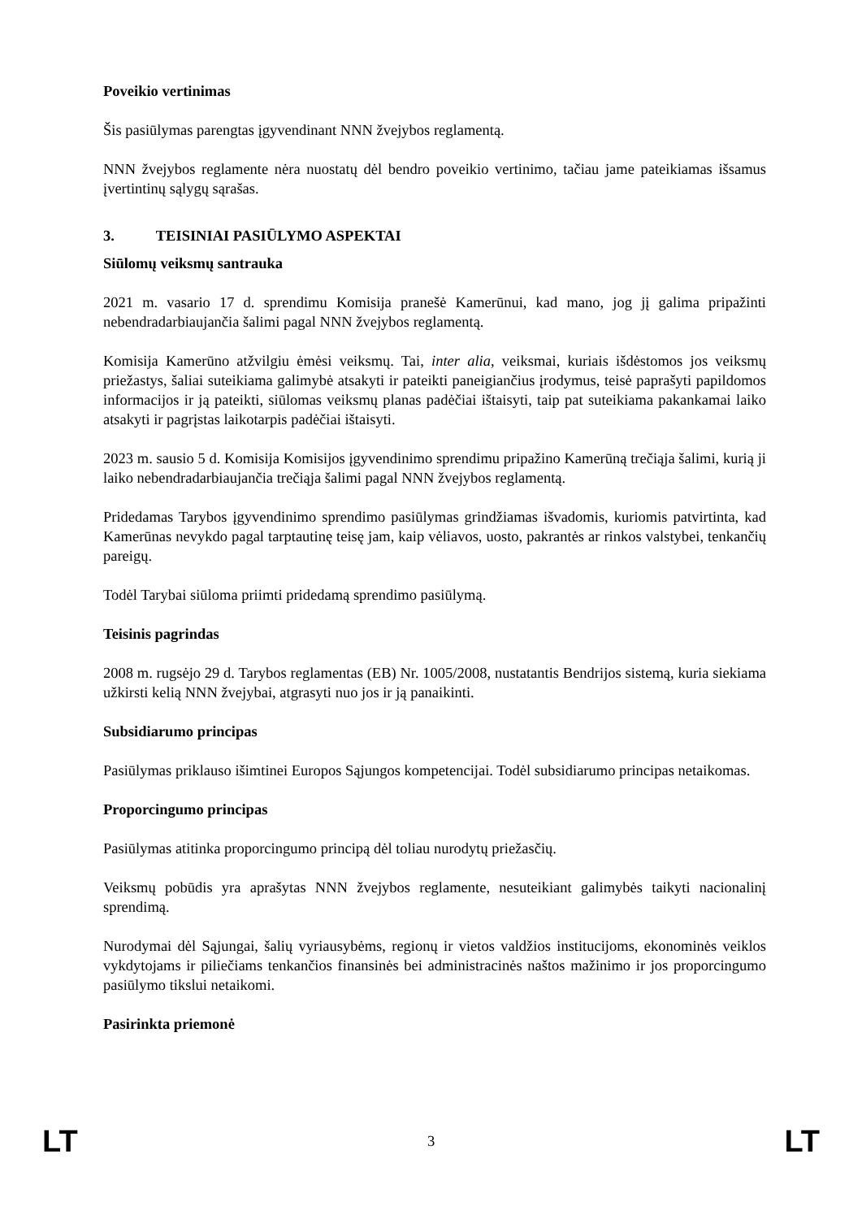Poveikio vertinimas
Šis pasiūlymas parengtas įgyvendinant NNN žvejybos reglamentą.
NNN žvejybos reglamente nėra nuostatų dėl bendro poveikio vertinimo, tačiau jame pateikiamas išsamus įvertintinų sąlygų sąrašas.
3. TEISINIAI PASIŪLYMO ASPEKTAI
Siūlomų veiksmų santrauka
2021 m. vasario 17 d. sprendimu Komisija pranešė Kamerūnui, kad mano, jog jį galima pripažinti nebendradarbiaujančia šalimi pagal NNN žvejybos reglamentą.
Komisija Kamerūno atžvilgiu ėmėsi veiksmų. Tai, inter alia, veiksmai, kuriais išdėstomos jos veiksmų priežastys, šaliai suteikiama galimybė atsakyti ir pateikti paneigiančius įrodymus, teisė paprašyti papildomos informacijos ir ją pateikti, siūlomas veiksmų planas padėčiai ištaisyti, taip pat suteikiama pakankamai laiko atsakyti ir pagrįstas laikotarpis padėčiai ištaisyti.
2023 m. sausio 5 d. Komisija Komisijos įgyvendinimo sprendimu pripažino Kamerūną trečiąja šalimi, kurią ji laiko nebendradarbiaujančia trečiąja šalimi pagal NNN žvejybos reglamentą.
Pridedamas Tarybos įgyvendinimo sprendimo pasiūlymas grindžiamas išvadomis, kuriomis patvirtinta, kad Kamerūnas nevykdo pagal tarptautinę teisę jam, kaip vėliavos, uosto, pakrantės ar rinkos valstybei, tenkančių pareigų.
Todėl Tarybai siūloma priimti pridedamą sprendimo pasiūlymą.
Teisinis pagrindas
2008 m. rugsėjo 29 d. Tarybos reglamentas (EB) Nr. 1005/2008, nustatantis Bendrijos sistemą, kuria siekiama užkirsti kelią NNN žvejybai, atgrasyti nuo jos ir ją panaikinti.
Subsidiarumo principas
Pasiūlymas priklauso išimtinei Europos Sąjungos kompetencijai. Todėl subsidiarumo principas netaikomas.
Proporcingumo principas
Pasiūlymas atitinka proporcingumo principą dėl toliau nurodytų priežasčių.
Veiksmų pobūdis yra aprašytas NNN žvejybos reglamente, nesuteikiant galimybės taikyti nacionalinį sprendimą.
Nurodymai dėl Sąjungai, šalių vyriausybėms, regionų ir vietos valdžios institucijoms, ekonominės veiklos vykdytojams ir piliečiams tenkančios finansinės bei administracinės naštos mažinimo ir jos proporcingumo pasiūlymo tikslui netaikomi.
Pasirinkta priemonė
LT 3 LT